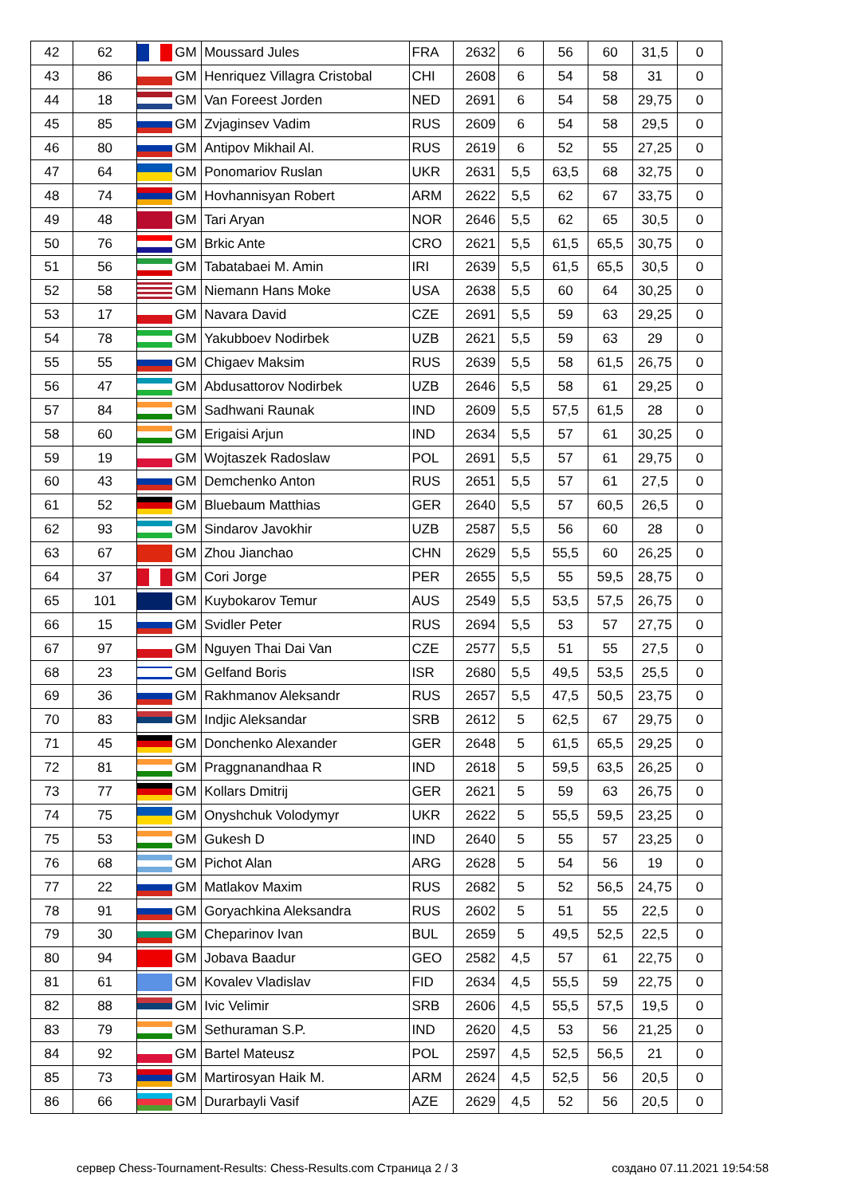| 42 | 62 | | GM | Moussard Jules | FRA | 2632 | 6 | 56 | 60 | 31,5 | 0 |
| 43 | 86 | | GM | Henriquez Villagra Cristobal | CHI | 2608 | 6 | 54 | 58 | 31 | 0 |
| 44 | 18 | | GM | Van Foreest Jorden | NED | 2691 | 6 | 54 | 58 | 29,75 | 0 |
| 45 | 85 | | GM | Zvjaginsev Vadim | RUS | 2609 | 6 | 54 | 58 | 29,5 | 0 |
| 46 | 80 | | GM | Antipov Mikhail Al. | RUS | 2619 | 6 | 52 | 55 | 27,25 | 0 |
| 47 | 64 | | GM | Ponomariov Ruslan | UKR | 2631 | 5,5 | 63,5 | 68 | 32,75 | 0 |
| 48 | 74 | | GM | Hovhannisyan Robert | ARM | 2622 | 5,5 | 62 | 67 | 33,75 | 0 |
| 49 | 48 | | GM | Tari Aryan | NOR | 2646 | 5,5 | 62 | 65 | 30,5 | 0 |
| 50 | 76 | | GM | Brkic Ante | CRO | 2621 | 5,5 | 61,5 | 65,5 | 30,75 | 0 |
| 51 | 56 | | GM | Tabatabaei M. Amin | IRI | 2639 | 5,5 | 61,5 | 65,5 | 30,5 | 0 |
| 52 | 58 | | GM | Niemann Hans Moke | USA | 2638 | 5,5 | 60 | 64 | 30,25 | 0 |
| 53 | 17 | | GM | Navara David | CZE | 2691 | 5,5 | 59 | 63 | 29,25 | 0 |
| 54 | 78 | | GM | Yakubboev Nodirbek | UZB | 2621 | 5,5 | 59 | 63 | 29 | 0 |
| 55 | 55 | | GM | Chigaev Maksim | RUS | 2639 | 5,5 | 58 | 61,5 | 26,75 | 0 |
| 56 | 47 | | GM | Abdusattorov Nodirbek | UZB | 2646 | 5,5 | 58 | 61 | 29,25 | 0 |
| 57 | 84 | | GM | Sadhwani Raunak | IND | 2609 | 5,5 | 57,5 | 61,5 | 28 | 0 |
| 58 | 60 | | GM | Erigaisi Arjun | IND | 2634 | 5,5 | 57 | 61 | 30,25 | 0 |
| 59 | 19 | | GM | Wojtaszek Radoslaw | POL | 2691 | 5,5 | 57 | 61 | 29,75 | 0 |
| 60 | 43 | | GM | Demchenko Anton | RUS | 2651 | 5,5 | 57 | 61 | 27,5 | 0 |
| 61 | 52 | | GM | Bluebaum Matthias | GER | 2640 | 5,5 | 57 | 60,5 | 26,5 | 0 |
| 62 | 93 | | GM | Sindarov Javokhir | UZB | 2587 | 5,5 | 56 | 60 | 28 | 0 |
| 63 | 67 | | GM | Zhou Jianchao | CHN | 2629 | 5,5 | 55,5 | 60 | 26,25 | 0 |
| 64 | 37 | | GM | Cori Jorge | PER | 2655 | 5,5 | 55 | 59,5 | 28,75 | 0 |
| 65 | 101 | | GM | Kuybokarov Temur | AUS | 2549 | 5,5 | 53,5 | 57,5 | 26,75 | 0 |
| 66 | 15 | | GM | Svidler Peter | RUS | 2694 | 5,5 | 53 | 57 | 27,75 | 0 |
| 67 | 97 | | GM | Nguyen Thai Dai Van | CZE | 2577 | 5,5 | 51 | 55 | 27,5 | 0 |
| 68 | 23 | | GM | Gelfand Boris | ISR | 2680 | 5,5 | 49,5 | 53,5 | 25,5 | 0 |
| 69 | 36 | | GM | Rakhmanov Aleksandr | RUS | 2657 | 5,5 | 47,5 | 50,5 | 23,75 | 0 |
| 70 | 83 | | GM | Indjic Aleksandar | SRB | 2612 | 5 | 62,5 | 67 | 29,75 | 0 |
| 71 | 45 | | GM | Donchenko Alexander | GER | 2648 | 5 | 61,5 | 65,5 | 29,25 | 0 |
| 72 | 81 | | GM | Praggnanandhaa R | IND | 2618 | 5 | 59,5 | 63,5 | 26,25 | 0 |
| 73 | 77 | | GM | Kollars Dmitrij | GER | 2621 | 5 | 59 | 63 | 26,75 | 0 |
| 74 | 75 | | GM | Onyshchuk Volodymyr | UKR | 2622 | 5 | 55,5 | 59,5 | 23,25 | 0 |
| 75 | 53 | | GM | Gukesh D | IND | 2640 | 5 | 55 | 57 | 23,25 | 0 |
| 76 | 68 | | GM | Pichot Alan | ARG | 2628 | 5 | 54 | 56 | 19 | 0 |
| 77 | 22 | | GM | Matlakov Maxim | RUS | 2682 | 5 | 52 | 56,5 | 24,75 | 0 |
| 78 | 91 | | GM | Goryachkina Aleksandra | RUS | 2602 | 5 | 51 | 55 | 22,5 | 0 |
| 79 | 30 | | GM | Cheparinov Ivan | BUL | 2659 | 5 | 49,5 | 52,5 | 22,5 | 0 |
| 80 | 94 | | GM | Jobava Baadur | GEO | 2582 | 4,5 | 57 | 61 | 22,75 | 0 |
| 81 | 61 | | GM | Kovalev Vladislav | FID | 2634 | 4,5 | 55,5 | 59 | 22,75 | 0 |
| 82 | 88 | | GM | Ivic Velimir | SRB | 2606 | 4,5 | 55,5 | 57,5 | 19,5 | 0 |
| 83 | 79 | | GM | Sethuraman S.P. | IND | 2620 | 4,5 | 53 | 56 | 21,25 | 0 |
| 84 | 92 | | GM | Bartel Mateusz | POL | 2597 | 4,5 | 52,5 | 56,5 | 21 | 0 |
| 85 | 73 | | GM | Martirosyan Haik M. | ARM | 2624 | 4,5 | 52,5 | 56 | 20,5 | 0 |
| 86 | 66 | | GM | Durarbayli Vasif | AZE | 2629 | 4,5 | 52 | 56 | 20,5 | 0 |
сервер Chess-Tournament-Results: Chess-Results.com Страница 2 / 3 создано 07.11.2021 19:54:58